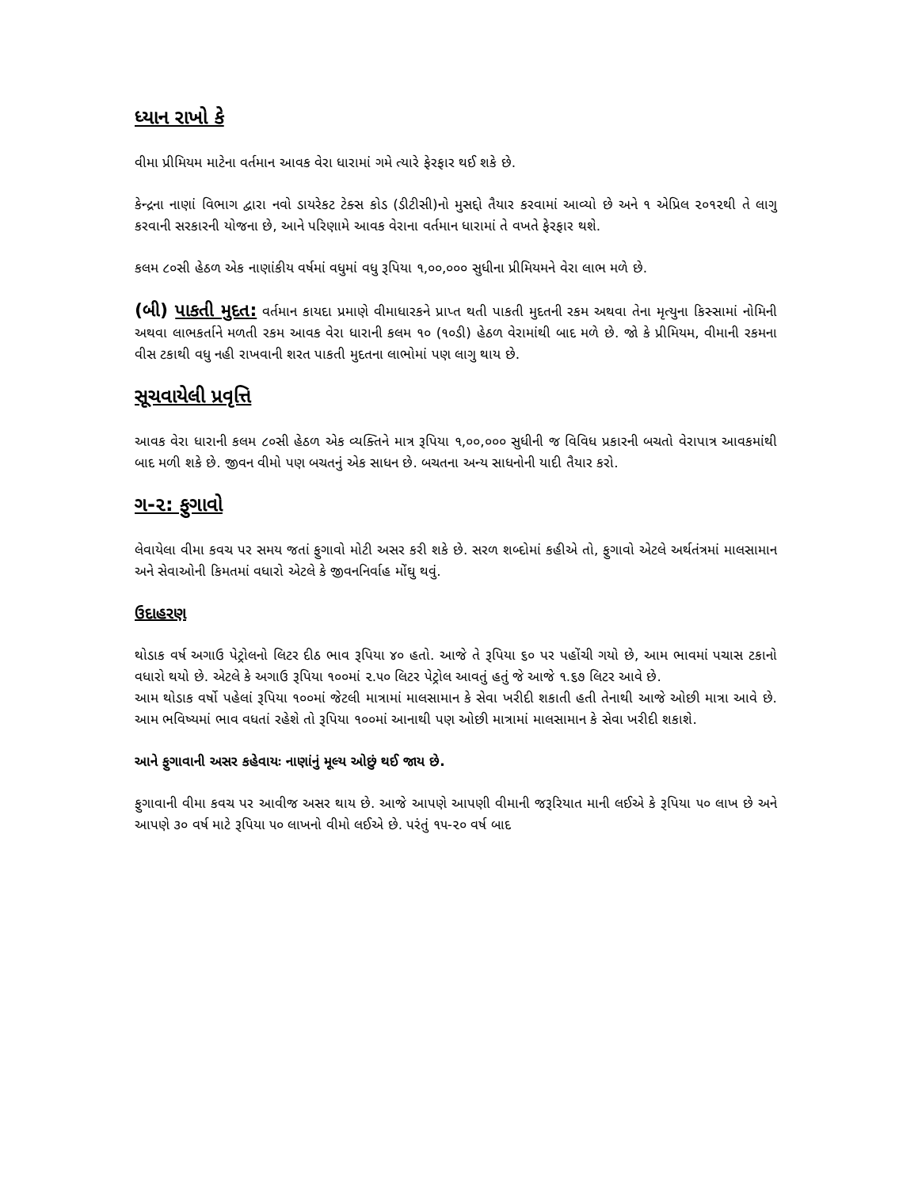ધ્યાન રાખો કે
વીમા પ્રીમિયમ માટેના વર્તમાન આવક વેરા ધારામાં ગમે ત્યારે ફેરફાર થઈ શકે છે.
કેન્દ્રના નાણાં વિભાગ દ્વારા નવો ડાયરેકટ ટેક્સ કોડ (ડીટીસી)નો મુસદ્દો તૈયાર કરવામાં આવ્યો છે અને ૧ એપ્રિલ ૨૦૧૨થી તે લાગુ કરવાની સરકારની યોજના છે, આને પરિણામે આવક વેરાના વર્તમાન ધારામાં તે વખતે ફેરફાર થશે.
કલમ ૮૦સી હેઠળ એક નાણાંકીય વર્ષમાં વધુમાં વધુ રૂપિયા ૧,૦૦,૦૦૦ સુધીના પ્રીમિયમને વેરા લાભ મળે છે.
(બી) પાકતી મુદત: વર્તમાન કાયદા પ્રમાણે વીમાધારકને પ્રાપ્ત થતી પાકતી મુદતની રકમ અથવા તેના મૃત્યુના કિસ્સામાં નોમિની અથવા લાભકર્તાને મળતી રકમ આવક વેરા ધારાની કલમ ૧૦ (૧૦ડી) હેઠળ વેરામાંથી બાદ મળે છે. જો કે પ્રીમિયમ, વીમાની રકમના વીસ ટકાથી વધુ નહી રાખવાની શરત પાકતી મુદતના લાભોમાં પણ લાગુ થાય છે.
સૂચવાયેલી પ્રવૃત્તિ
આવક વેરા ધારાની કલમ ૮૦સી હેઠળ એક વ્યક્તિને માત્ર રૂપિયા ૧,૦૦,૦૦૦ સુધીની જ વિવિધ પ્રકારની બચતો વેરાપાત્ર આવકમાંથી બાદ મળી શકે છે. જીવન વીમો પણ બચતનું એક સાધન છે. બચતના અન્ય સાધનોની યાદી તૈયાર કરો.
ગ-૨: ફુગાવો
લેવાયેલા વીમા કવચ પર સમય જતાં ફુગાવો મોટી અસર કરી શકે છે. સરળ શબ્દોમાં કહીએ તો, ફુગાવો એટલે અર્થતંત્રમાં માલસામાન અને સેવાઓની કિમતમાં વધારો એટલે કે જીવનનિર્વાહ મોંઘુ થવું.
ઉદાહરણ
થોડાક વર્ષ અગાઉ પેટ્રોલનો લિટર દીઠ ભાવ રૂપિયા ૪૦ હતો. આજે તે રૂપિયા ૬૦ પર પહોંચી ગયો છે, આમ ભાવમાં પચાસ ટકાનો વધારો થયો છે. એટલે કે અગાઉ રૂપિયા ૧૦૦માં ૨.૫૦ લિટર પેટ્રોલ આવતું હતું જે આજે ૧.૬૭ લિટર આવે છે.
આમ થોડાક વર્ષો પહેલાં રૂપિયા ૧૦૦માં જેટલી માત્રામાં માલસામાન કે સેવા ખરીદી શકાતી હતી તેનાથી આજે ઓછી માત્રા આવે છે. આમ ભવિષ્યમાં ભાવ વધતાં રહેશે તો રૂપિયા ૧૦૦માં આનાથી પણ ઓછી માત્રામાં માલસામાન કે સેવા ખરીદી શકાશે.
આને ફુગાવાની અસર કહેવાયઃ નાણાંનું મૂલ્ય ઓછું થઈ જાય છે.
ફુગાવાની વીમા કવચ પર આવીજ અસર થાય છે. આજે આપણે આપણી વીમાની જરૂરિયાત માની લઈએ કે રૂપિયા ૫૦ લાખ છે અને આપણે ૩૦ વર્ષ માટે રૂપિયા ૫૦ લાખનો વીમો લઈએ છે. પરંતું ૧૫-૨૦ વર્ષ બાદ